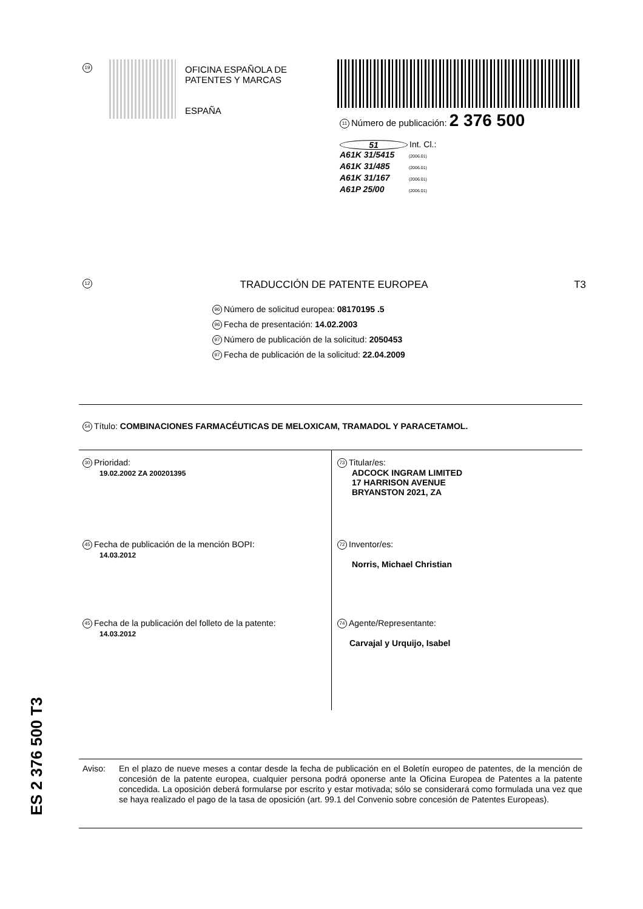19
OFICINA ESPAÑOLA DE
PATENTES Y MARCAS
ESPAÑA
11 Número de publicación: 2 376 500
51 Int. Cl.:
A61K 31/5415 (2006.01)
A61K 31/485 (2006.01)
A61K 31/167 (2006.01)
A61P 25/00 (2006.01)
12 TRADUCCIÓN DE PATENTE EUROPEA T3
96 Número de solicitud europea: 08170195 .5
96 Fecha de presentación: 14.02.2003
97 Número de publicación de la solicitud: 2050453
97 Fecha de publicación de la solicitud: 22.04.2009
54 Título: COMBINACIONES FARMACÉUTICAS DE MELOXICAM, TRAMADOL Y PARACETAMOL.
30 Prioridad:
19.02.2002 ZA 200201395
45 Fecha de publicación de la mención BOPI:
14.03.2012
45 Fecha de la publicación del folleto de la patente:
14.03.2012
73 Titular/es:
ADCOCK INGRAM LIMITED
17 HARRISON AVENUE
BRYANSTON 2021, ZA
72 Inventor/es:
Norris, Michael Christian
74 Agente/Representante:
Carvajal y Urquijo, Isabel
Aviso: En el plazo de nueve meses a contar desde la fecha de publicación en el Boletín europeo de patentes, de la mención de concesión de la patente europea, cualquier persona podrá oponerse ante la Oficina Europea de Patentes a la patente concedida. La oposición deberá formularse por escrito y estar motivada; sólo se considerará como formulada una vez que se haya realizado el pago de la tasa de oposición (art. 99.1 del Convenio sobre concesión de Patentes Europeas).
ES 2 376 500 T3